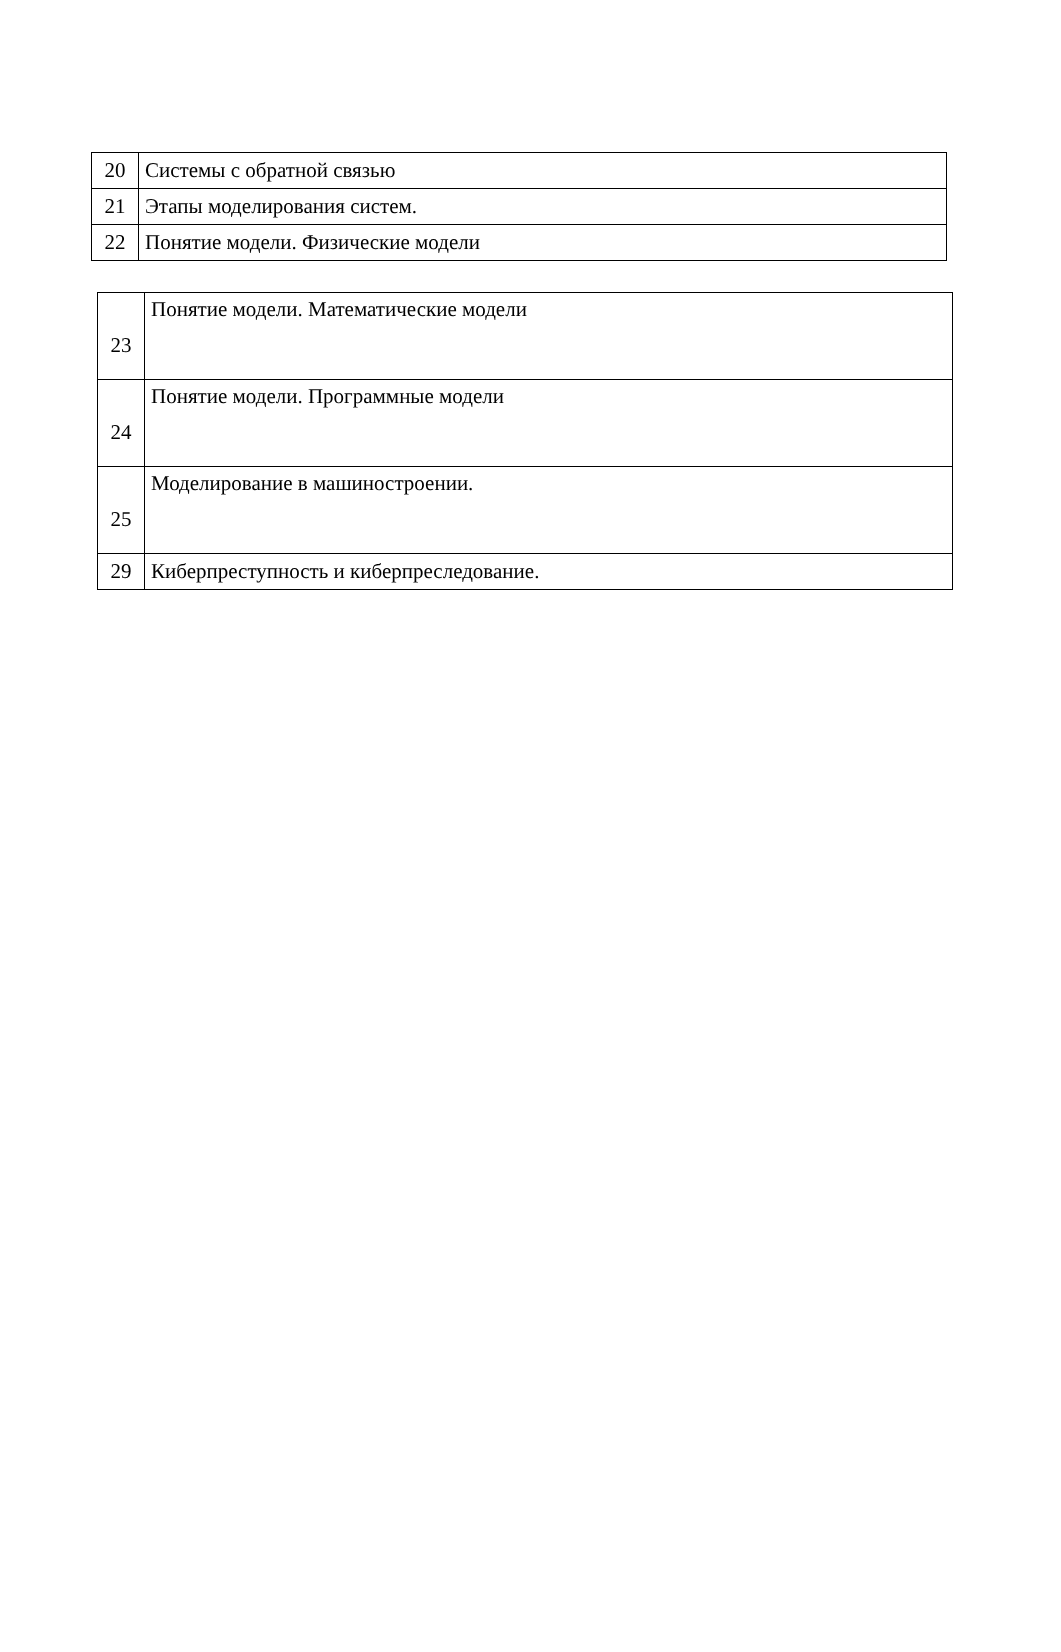| 20 | Системы с обратной связью |
| 21 | Этапы моделирования систем. |
| 22 | Понятие модели. Физические модели |
| 23 | Понятие модели. Математические модели |
| 24 | Понятие модели. Программные модели |
| 25 | Моделирование в машиностроении. |
| 29 | Киберпреступность и киберпреследование. |